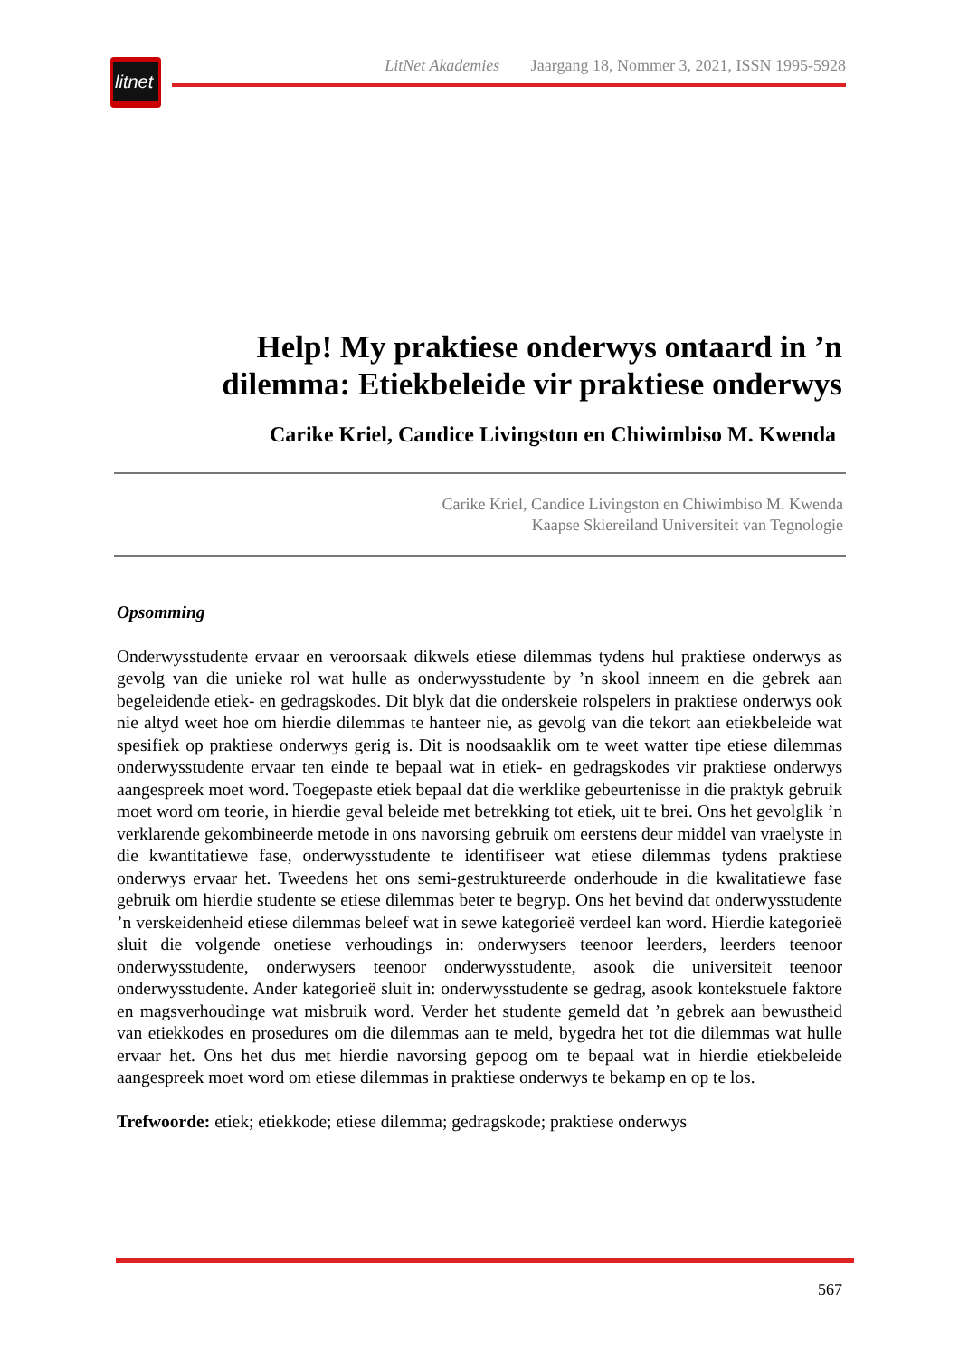litnet
LitNet Akademies Jaargang 18, Nommer 3, 2021, ISSN 1995-5928
Help! My praktiese onderwys ontaard in ’n dilemma: Etiekbeleide vir praktiese onderwys
Carike Kriel, Candice Livingston en Chiwimbiso M. Kwenda
Carike Kriel, Candice Livingston en Chiwimbiso M. Kwenda
Kaapse Skiereiland Universiteit van Tegnologie
Opsomming
Onderwysstudente ervaar en veroorsaak dikwels etiese dilemmas tydens hul praktiese onderwys as gevolg van die unieke rol wat hulle as onderwysstudente by ’n skool inneem en die gebrek aan begeleidende etiek- en gedragskodes. Dit blyk dat die onderskeie rolspelers in praktiese onderwys ook nie altyd weet hoe om hierdie dilemmas te hanteer nie, as gevolg van die tekort aan etiekbeleide wat spesifiek op praktiese onderwys gerig is. Dit is noodsaaklik om te weet watter tipe etiese dilemmas onderwysstudente ervaar ten einde te bepaal wat in etiek- en gedragskodes vir praktiese onderwys aangespreek moet word. Toegepaste etiek bepaal dat die werklike gebeurtenisse in die praktyk gebruik moet word om teorie, in hierdie geval beleide met betrekking tot etiek, uit te brei. Ons het gevolglik ’n verklarende gekombineerde metode in ons navorsing gebruik om eerstens deur middel van vraelyste in die kwantitatiewe fase, onderwysstudente te identifiseer wat etiese dilemmas tydens praktiese onderwys ervaar het. Tweedens het ons semi-gestruktureerde onderhoude in die kwalitatiewe fase gebruik om hierdie studente se etiese dilemmas beter te begryp. Ons het bevind dat onderwysstudente ’n verskeidenheid etiese dilemmas beleef wat in sewe kategorieë verdeel kan word. Hierdie kategorieë sluit die volgende onetiese verhoudings in: onderwysers teenoor leerders, leerders teenoor onderwysstudente, onderwysers teenoor onderwysstudente, asook die universiteit teenoor onderwysstudente. Ander kategorieë sluit in: onderwysstudente se gedrag, asook kontekstuele faktore en magsverhoudinge wat misbruik word. Verder het studente gemeld dat ’n gebrek aan bewustheid van etiekkodes en prosedures om die dilemmas aan te meld, bygedra het tot die dilemmas wat hulle ervaar het. Ons het dus met hierdie navorsing gepoog om te bepaal wat in hierdie etiekbeleide aangespreek moet word om etiese dilemmas in praktiese onderwys te bekamp en op te los.
Trefwoorde: etiek; etiekkode; etiese dilemma; gedragskode; praktiese onderwys
567